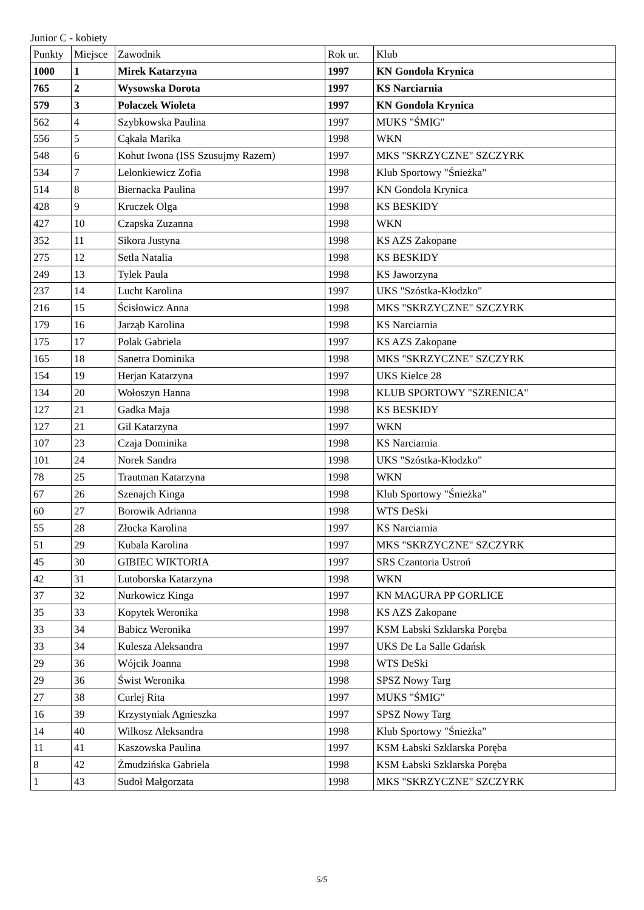Junior C - kobiety
| Punkty | Miejsce | Zawodnik | Rok ur. | Klub |
| --- | --- | --- | --- | --- |
| 1000 | 1 | Mirek Katarzyna | 1997 | KN Gondola Krynica |
| 765 | 2 | Wysowska Dorota | 1997 | KS Narciarnia |
| 579 | 3 | Polaczek Wioleta | 1997 | KN Gondola Krynica |
| 562 | 4 | Szybkowska Paulina | 1997 | MUKS "ŚMIG" |
| 556 | 5 | Cąkała Marika | 1998 | WKN |
| 548 | 6 | Kohut Iwona (ISS Szusujmy Razem) | 1997 | MKS "SKRZYCZNE" SZCZYRK |
| 534 | 7 | Lelonkiewicz Zofia | 1998 | Klub Sportowy "Śnieżka" |
| 514 | 8 | Biernacka Paulina | 1997 | KN Gondola Krynica |
| 428 | 9 | Kruczek Olga | 1998 | KS BESKIDY |
| 427 | 10 | Czapska Zuzanna | 1998 | WKN |
| 352 | 11 | Sikora Justyna | 1998 | KS AZS Zakopane |
| 275 | 12 | Setla Natalia | 1998 | KS BESKIDY |
| 249 | 13 | Tylek Paula | 1998 | KS Jaworzyna |
| 237 | 14 | Lucht Karolina | 1997 | UKS "Szóstka-Kłodzko" |
| 216 | 15 | Ścisłowicz Anna | 1998 | MKS "SKRZYCZNE" SZCZYRK |
| 179 | 16 | Jarząb Karolina | 1998 | KS Narciarnia |
| 175 | 17 | Polak Gabriela | 1997 | KS AZS Zakopane |
| 165 | 18 | Sanetra Dominika | 1998 | MKS "SKRZYCZNE" SZCZYRK |
| 154 | 19 | Herjan Katarzyna | 1997 | UKS Kielce 28 |
| 134 | 20 | Wołoszyn Hanna | 1998 | KLUB SPORTOWY "SZRENICA" |
| 127 | 21 | Gadka Maja | 1998 | KS BESKIDY |
| 127 | 21 | Gil Katarzyna | 1997 | WKN |
| 107 | 23 | Czaja Dominika | 1998 | KS Narciarnia |
| 101 | 24 | Norek Sandra | 1998 | UKS "Szóstka-Kłodzko" |
| 78 | 25 | Trautman Katarzyna | 1998 | WKN |
| 67 | 26 | Szenajch Kinga | 1998 | Klub Sportowy "Śnieżka" |
| 60 | 27 | Borowik Adrianna | 1998 | WTS DeSki |
| 55 | 28 | Złocka Karolina | 1997 | KS Narciarnia |
| 51 | 29 | Kubala Karolina | 1997 | MKS "SKRZYCZNE" SZCZYRK |
| 45 | 30 | GIBIEC WIKTORIA | 1997 | SRS Czantoria Ustroń |
| 42 | 31 | Lutoborska Katarzyna | 1998 | WKN |
| 37 | 32 | Nurkowicz Kinga | 1997 | KN MAGURA PP GORLICE |
| 35 | 33 | Kopytek Weronika | 1998 | KS AZS Zakopane |
| 33 | 34 | Babicz Weronika | 1997 | KSM Łabski Szklarska Poręba |
| 33 | 34 | Kulesza Aleksandra | 1997 | UKS De La Salle Gdańsk |
| 29 | 36 | Wójcik Joanna | 1998 | WTS DeSki |
| 29 | 36 | Świst Weronika | 1998 | SPSZ Nowy Targ |
| 27 | 38 | Curlej Rita | 1997 | MUKS "ŚMIG" |
| 16 | 39 | Krzystyniak Agnieszka | 1997 | SPSZ Nowy Targ |
| 14 | 40 | Wilkosz Aleksandra | 1998 | Klub Sportowy "Śnieżka" |
| 11 | 41 | Kaszowska Paulina | 1997 | KSM Łabski Szklarska Poręba |
| 8 | 42 | Żmudzińska Gabriela | 1998 | KSM Łabski Szklarska Poręba |
| 1 | 43 | Sudoł Małgorzata | 1998 | MKS "SKRZYCZNE" SZCZYRK |
5/5